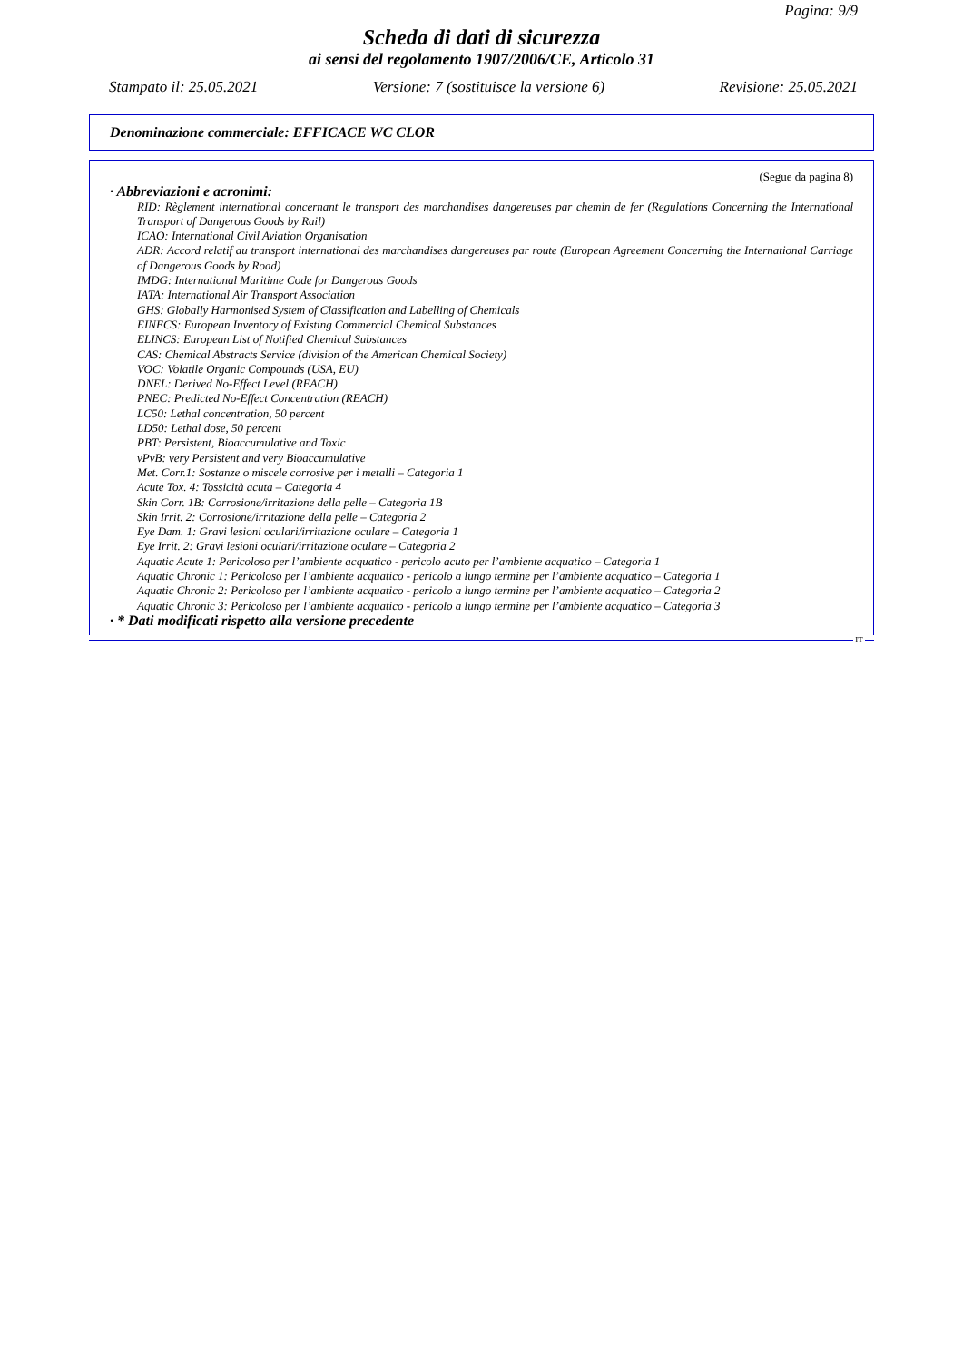Pagina: 9/9
Scheda di dati di sicurezza
ai sensi del regolamento 1907/2006/CE, Articolo 31
Stampato il: 25.05.2021 Versione: 7 (sostituisce la versione 6) Revisione: 25.05.2021
Denominazione commerciale: EFFICACE WC CLOR
(Segue da pagina 8)
· Abbreviazioni e acronimi:
RID: Règlement international concernant le transport des marchandises dangereuses par chemin de fer (Regulations Concerning the International Transport of Dangerous Goods by Rail)
ICAO: International Civil Aviation Organisation
ADR: Accord relatif au transport international des marchandises dangereuses par route (European Agreement Concerning the International Carriage of Dangerous Goods by Road)
IMDG: International Maritime Code for Dangerous Goods
IATA: International Air Transport Association
GHS: Globally Harmonised System of Classification and Labelling of Chemicals
EINECS: European Inventory of Existing Commercial Chemical Substances
ELINCS: European List of Notified Chemical Substances
CAS: Chemical Abstracts Service (division of the American Chemical Society)
VOC: Volatile Organic Compounds (USA, EU)
DNEL: Derived No-Effect Level (REACH)
PNEC: Predicted No-Effect Concentration (REACH)
LC50: Lethal concentration, 50 percent
LD50: Lethal dose, 50 percent
PBT: Persistent, Bioaccumulative and Toxic
vPvB: very Persistent and very Bioaccumulative
Met. Corr.1: Sostanze o miscele corrosive per i metalli – Categoria 1
Acute Tox. 4: Tossicità acuta – Categoria 4
Skin Corr. 1B: Corrosione/irritazione della pelle – Categoria 1B
Skin Irrit. 2: Corrosione/irritazione della pelle – Categoria 2
Eye Dam. 1: Gravi lesioni oculari/irritazione oculare – Categoria 1
Eye Irrit. 2: Gravi lesioni oculari/irritazione oculare – Categoria 2
Aquatic Acute 1: Pericoloso per l’ambiente acquatico - pericolo acuto per l’ambiente acquatico – Categoria 1
Aquatic Chronic 1: Pericoloso per l’ambiente acquatico - pericolo a lungo termine per l’ambiente acquatico – Categoria 1
Aquatic Chronic 2: Pericoloso per l’ambiente acquatico - pericolo a lungo termine per l’ambiente acquatico – Categoria 2
Aquatic Chronic 3: Pericoloso per l’ambiente acquatico - pericolo a lungo termine per l’ambiente acquatico – Categoria 3
· * Dati modificati rispetto alla versione precedente
IT